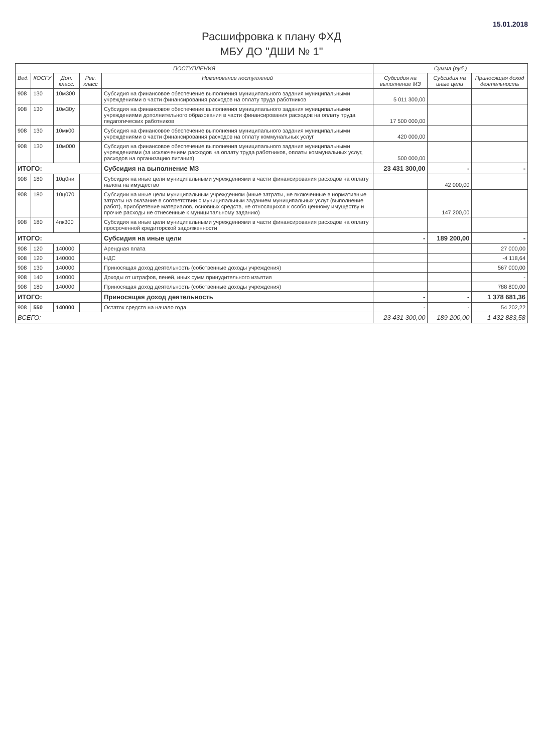15.01.2018
Расшифровка к плану ФХД
МБУ ДО "ДШИ № 1"
| ПОСТУПЛЕНИЯ | | | | | Сумма (руб.) | | |
| --- | --- | --- | --- | --- | --- | --- | --- |
| Вед. | КОСГУ | Доп. класс. | Рег. класс | Нименование поступлений | Субсидия на выполнение МЗ | Субсидия на иные цели | Приносящая доход деятельность |
| 908 | 130 | 10м300 | | Субсидия на финансовое обеспечение выполнения муниципального задания муниципальными учреждениями в части финансирования расходов на оплату труда работников | 5 011 300,00 | | |
| 908 | 130 | 10м30у | | Субсидия на финансовое обеспечение выполнения муниципального задания муниципальными учреждениями дополнительного образования в части финансирования расходов на оплату труда педагогических работников | 17 500 000,00 | | |
| 908 | 130 | 10мк00 | | Субсидия на финансовое обеспечение выполнения муниципального задания муниципальными учреждениями в части финансирования расходов на оплату коммунальных услуг | 420 000,00 | | |
| 908 | 130 | 10м000 | | Субсидия на финансовое обеспечение выполнения муниципального задания муниципальными учреждениями (за исключением расходов на оплату труда работников, оплаты коммунальных услуг, расходов на организацию питания) | 500 000,00 | | |
| ИТОГО: | | | | Субсидия на выполнение МЗ | 23 431 300,00 | - | - |
| 908 | 180 | 10ц0ни | | Субсидия на иные цели муниципальными учреждениями в части финансирования расходов на оплату налога на имущество | | 42 000,00 | |
| 908 | 180 | 10ц070 | | Субсидии на иные цели муниципальным учреждениям (иные затраты, не включенные в нормативные затраты на оказание в соответствии с муниципальным заданием муниципальных услуг (выполнение работ), приобретение материалов, основных средств, не относящихся к особо ценному имуществу и прочие расходы не отнесенные к муниципальному заданию) | | 147 200,00 | |
| 908 | 180 | 4пк300 | | Субсидия на иные цели муниципальными учреждениями в части финансирования расходов на оплату просроченной кредиторской задолженности | | | |
| ИТОГО: | | | | Субсидия на иные цели | - | 189 200,00 | - |
| 908 | 120 | 140000 | | Арендная плата | | | 27 000,00 |
| 908 | 120 | 140000 | | НДС | | | -4 118,64 |
| 908 | 130 | 140000 | | Приносящая доход деятельность (собственные доходы учреждения) | | | 567 000,00 |
| 908 | 140 | 140000 | | Доходы от штрафов, пеней, иных сумм принудительного изъятия | | | - |
| 908 | 180 | 140000 | | Приносящая доход деятельность (собственные доходы учреждения) | | | 788 800,00 |
| ИТОГО: | | | | Приносящая доход деятельность | - | - | 1 378 681,36 |
| 908 | 550 | 140000 | | Остаток средств на начало года | - | - | 54 202,22 |
| ВСЕГО: | | | | | 23 431 300,00 | 189 200,00 | 1 432 883,58 |